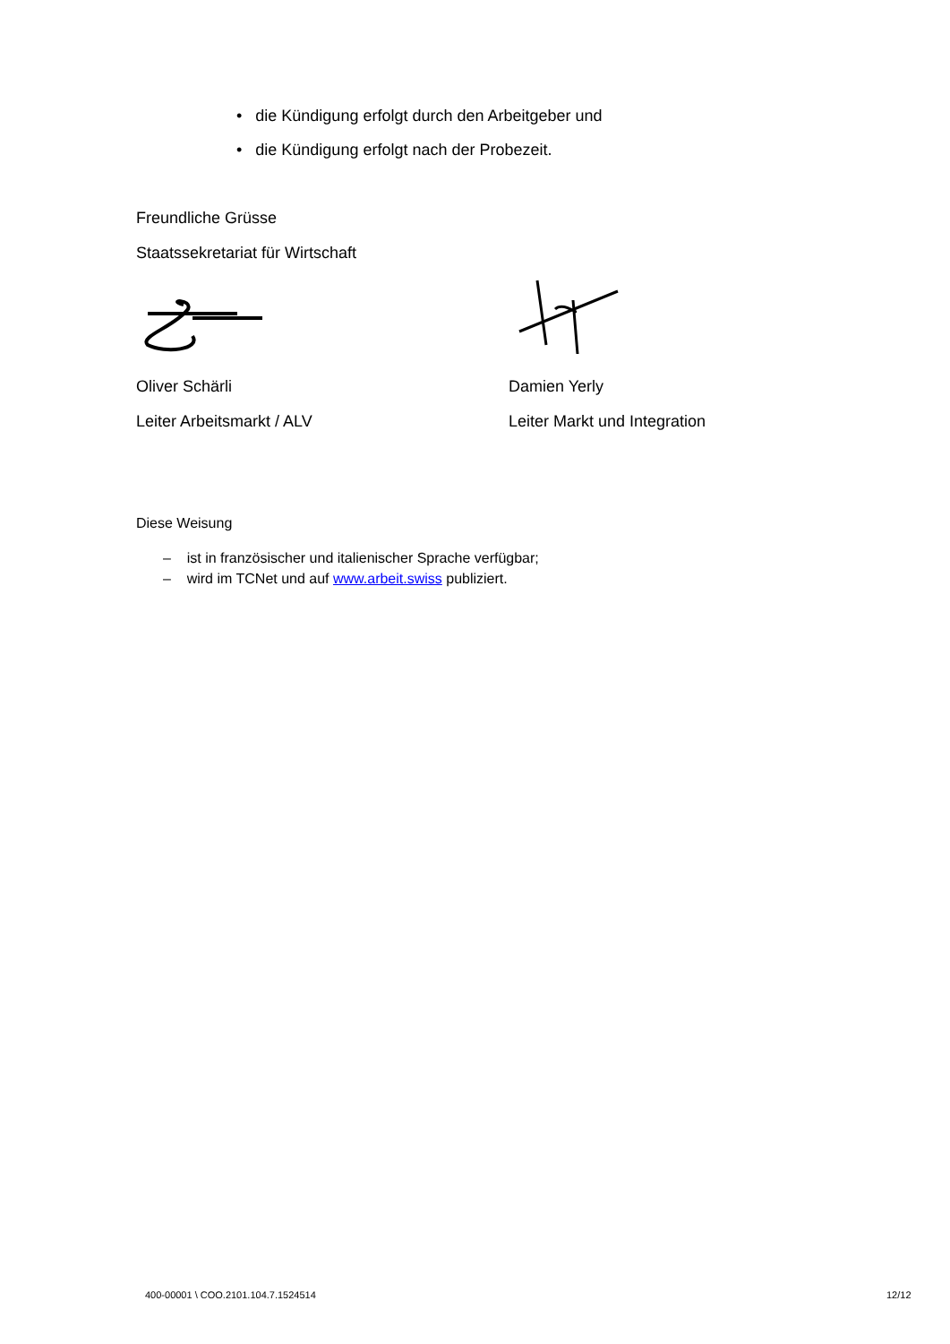• die Kündigung erfolgt durch den Arbeitgeber und
• die Kündigung erfolgt nach der Probezeit.
Freundliche Grüsse
Staatssekretariat für Wirtschaft
Oliver Schärli
Leiter Arbeitsmarkt / ALV
Damien Yerly
Leiter Markt und Integration
Diese Weisung
– ist in französischer und italienischer Sprache verfügbar;
– wird im TCNet und auf www.arbeit.swiss publiziert.
400-00001 \ COO.2101.104.7.1524514
12/12